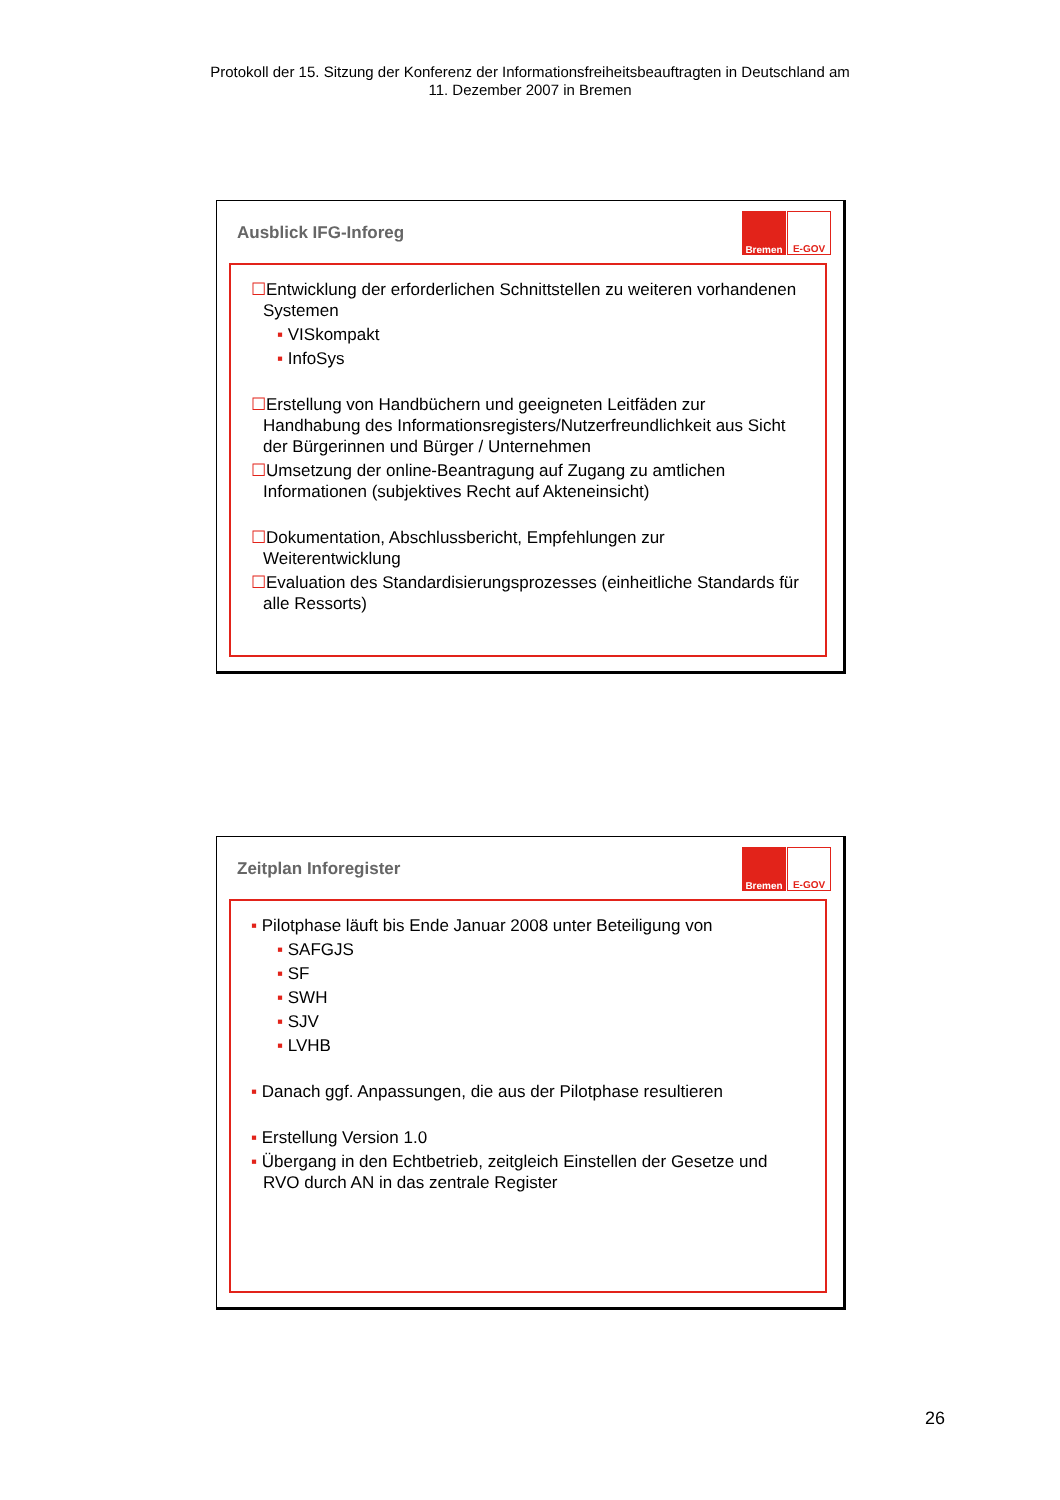Protokoll der 15. Sitzung der Konferenz der Informationsfreiheitsbeauftragten in Deutschland am
11. Dezember 2007 in Bremen
Ausblick IFG-Inforeg
Bremen
E-GOV
☐Entwicklung der erforderlichen Schnittstellen zu weiteren vorhandenen Systemen
▪ VISkompakt
▪ InfoSys
☐Erstellung von Handbüchern und geeigneten Leitfäden zur Handhabung des Informationsregisters/Nutzerfreundlichkeit aus Sicht der Bürgerinnen und Bürger / Unternehmen
☐Umsetzung der online-Beantragung auf Zugang zu amtlichen Informationen (subjektives Recht auf Akteneinsicht)
☐Dokumentation, Abschlussbericht, Empfehlungen zur Weiterentwicklung
☐Evaluation des Standardisierungsprozesses (einheitliche Standards für alle Ressorts)
Zeitplan Inforegister
Bremen
E-GOV
▪ Pilotphase läuft bis Ende Januar 2008 unter Beteiligung von
▪ SAFGJS
▪ SF
▪ SWH
▪ SJV
▪ LVHB
▪ Danach ggf. Anpassungen, die aus der Pilotphase resultieren
▪ Erstellung Version 1.0
▪ Übergang in den Echtbetrieb, zeitgleich Einstellen der Gesetze und RVO durch AN in das zentrale Register
26